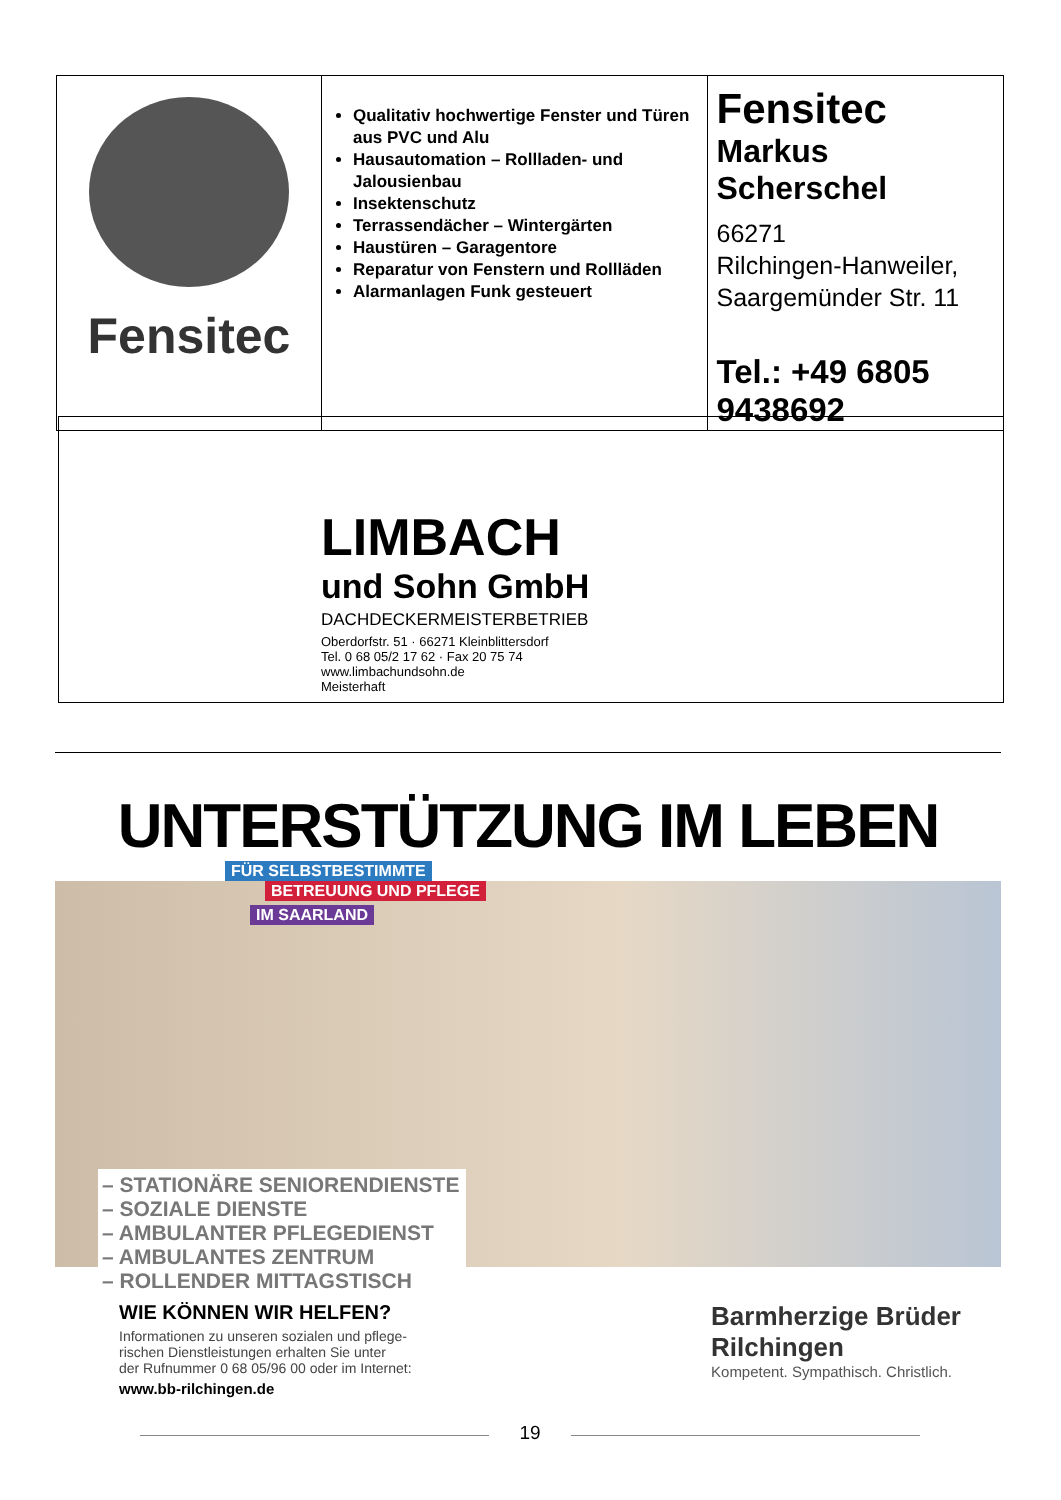| Fensitec | Qualitativ hochwertige Fenster und Türen aus PVC und Alu Hausautomation – Rollladen- und Jalousienbau Insektenschutz Terrassendächer – Wintergärten Haustüren – Garagentore Reparatur von Fenstern und Rollläden Alarmanlagen Funk gesteuert | Fensitec Markus Scherschel 66271 Rilchingen-Hanweiler, Saargemünder Str. 11 Tel.: +49 6805 9438692 |
LIMBACH
und Sohn GmbH
DACHDECKERMEISTERBETRIEB
Oberdorfstr. 51 · 66271 Kleinblittersdorf
Tel. 0 68 05/2 17 62 · Fax 20 75 74
www.limbachundsohn.de
Meisterhaft
UNTERSTÜTZUNG IM LEBEN
FÜR SELBSTBESTIMMTE
BETREUUNG UND PFLEGE
IM SAARLAND
– STATIONÄRE SENIORENDIENSTE
– SOZIALE DIENSTE
– AMBULANTER PFLEGEDIENST
– AMBULANTES ZENTRUM
– ROLLENDER MITTAGSTISCH
WIE KÖNNEN WIR HELFEN?
Informationen zu unseren sozialen und pflege-
rischen Dienstleistungen erhalten Sie unter
der Rufnummer 0 68 05/96 00 oder im Internet:
www.bb-rilchingen.de
Barmherzige Brüder
Rilchingen
Kompetent. Sympathisch. Christlich.
19